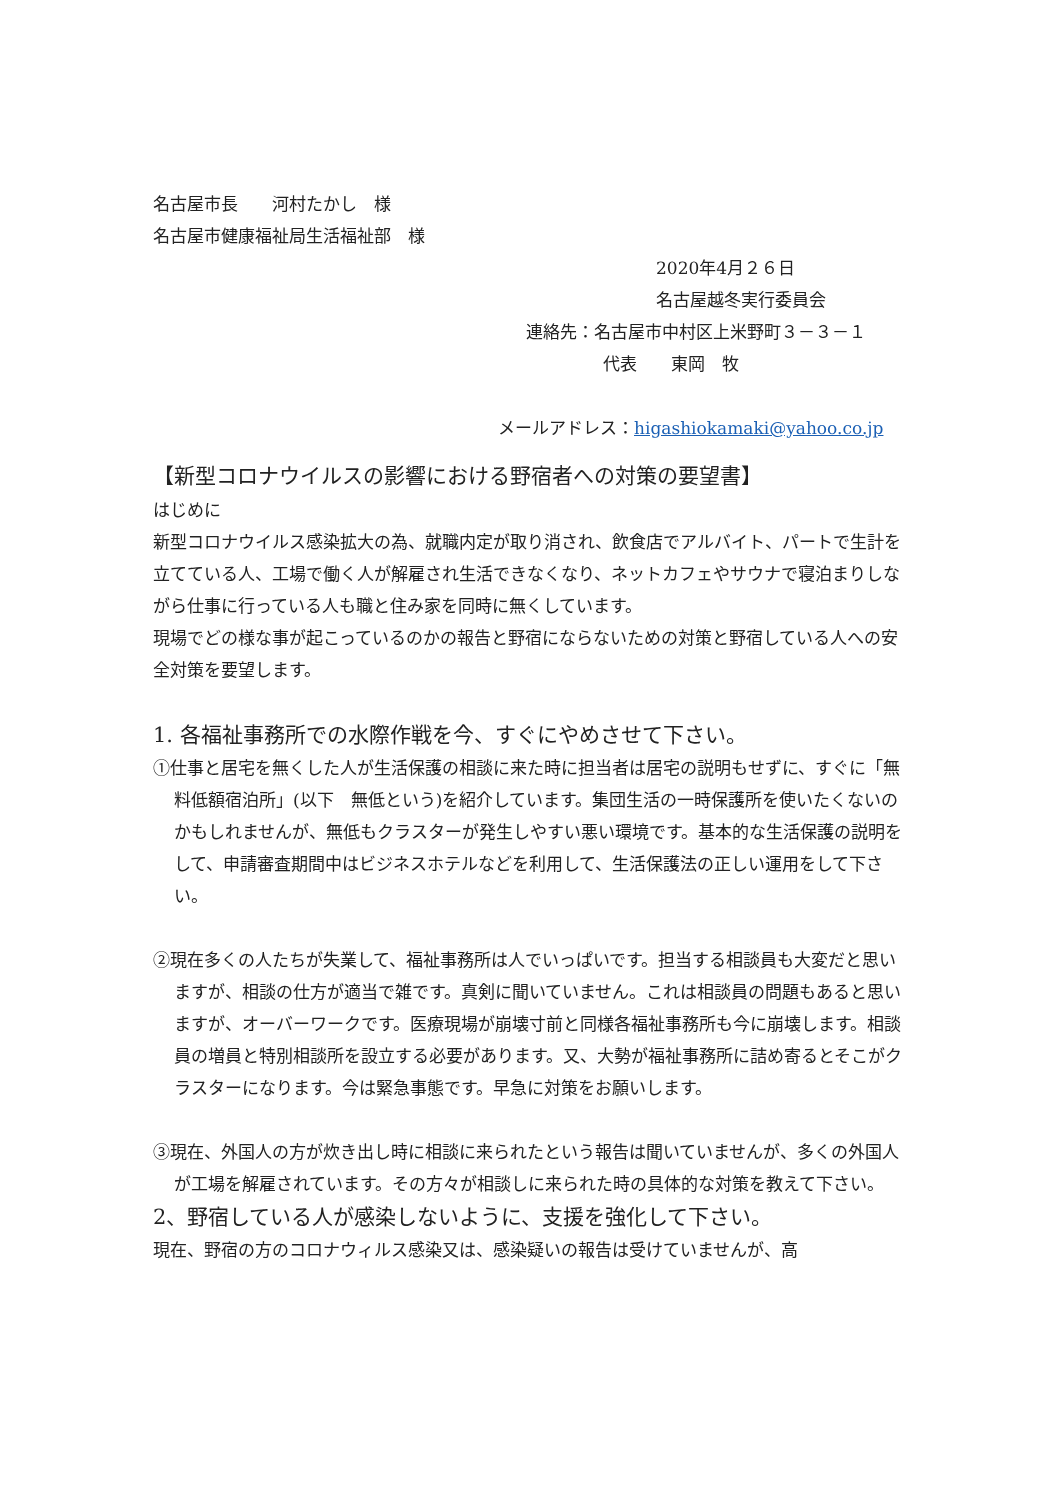名古屋市長　　河村たかし　様
名古屋市健康福祉局生活福祉部　様
2020年4月２６日
名古屋越冬実行委員会
連絡先：名古屋市中村区上米野町３－３－１
代表　　東岡　牧
メールアドレス：higashiokamaki@yahoo.co.jp
【新型コロナウイルスの影響における野宿者への対策の要望書】
はじめに
新型コロナウイルス感染拡大の為、就職内定が取り消され、飲食店でアルバイト、パートで生計を立てている人、工場で働く人が解雇され生活できなくなり、ネットカフェやサウナで寝泊まりしながら仕事に行っている人も職と住み家を同時に無くしています。
現場でどの様な事が起こっているのかの報告と野宿にならないための対策と野宿している人への安全対策を要望します。
1. 各福祉事務所での水際作戦を今、すぐにやめさせて下さい。
①仕事と居宅を無くした人が生活保護の相談に来た時に担当者は居宅の説明もせずに、すぐに「無料低額宿泊所」(以下　無低という)を紹介しています。集団生活の一時保護所を使いたくないのかもしれませんが、無低もクラスターが発生しやすい悪い環境です。基本的な生活保護の説明をして、申請審査期間中はビジネスホテルなどを利用して、生活保護法の正しい運用をして下さい。
②現在多くの人たちが失業して、福祉事務所は人でいっぱいです。担当する相談員も大変だと思いますが、相談の仕方が適当で雑です。真剣に聞いていません。これは相談員の問題もあると思いますが、オーバーワークです。医療現場が崩壊寸前と同様各福祉事務所も今に崩壊します。相談員の増員と特別相談所を設立する必要があります。又、大勢が福祉事務所に詰め寄るとそこがクラスターになります。今は緊急事態です。早急に対策をお願いします。
③現在、外国人の方が炊き出し時に相談に来られたという報告は聞いていませんが、多くの外国人が工場を解雇されています。その方々が相談しに来られた時の具体的な対策を教えて下さい。
2、野宿している人が感染しないように、支援を強化して下さい。
現在、野宿の方のコロナウィルス感染又は、感染疑いの報告は受けていませんが、高